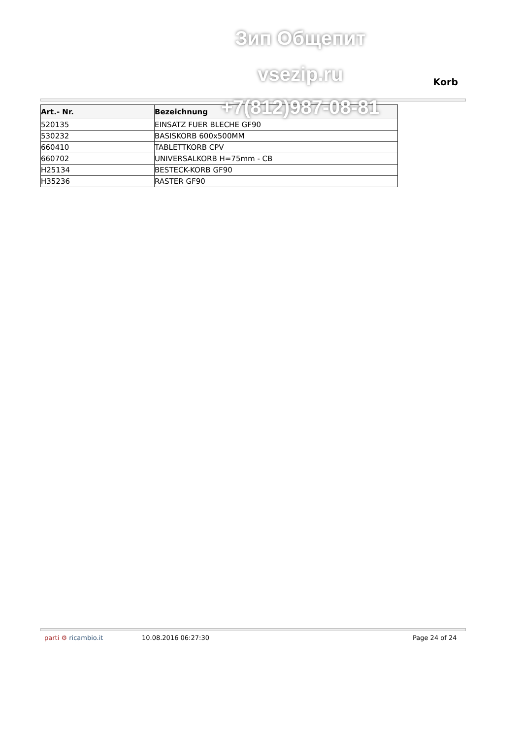Зип Общепит
vsezip.ru
+7(812)987-08-81
Korb
| Art.- Nr. | Bezeichnung |
| --- | --- |
| 520135 | EINSATZ FUER BLECHE GF90 |
| 530232 | BASISKORB 600x500MM |
| 660410 | TABLETTKORB CPV |
| 660702 | UNIVERSALKORB H=75mm - CB |
| H25134 | BESTECK-KORB GF90 |
| H35236 | RASTER GF90 |
parti ⚙ ricambio.it 10.08.2016 06:27:30 Page 24 of 24